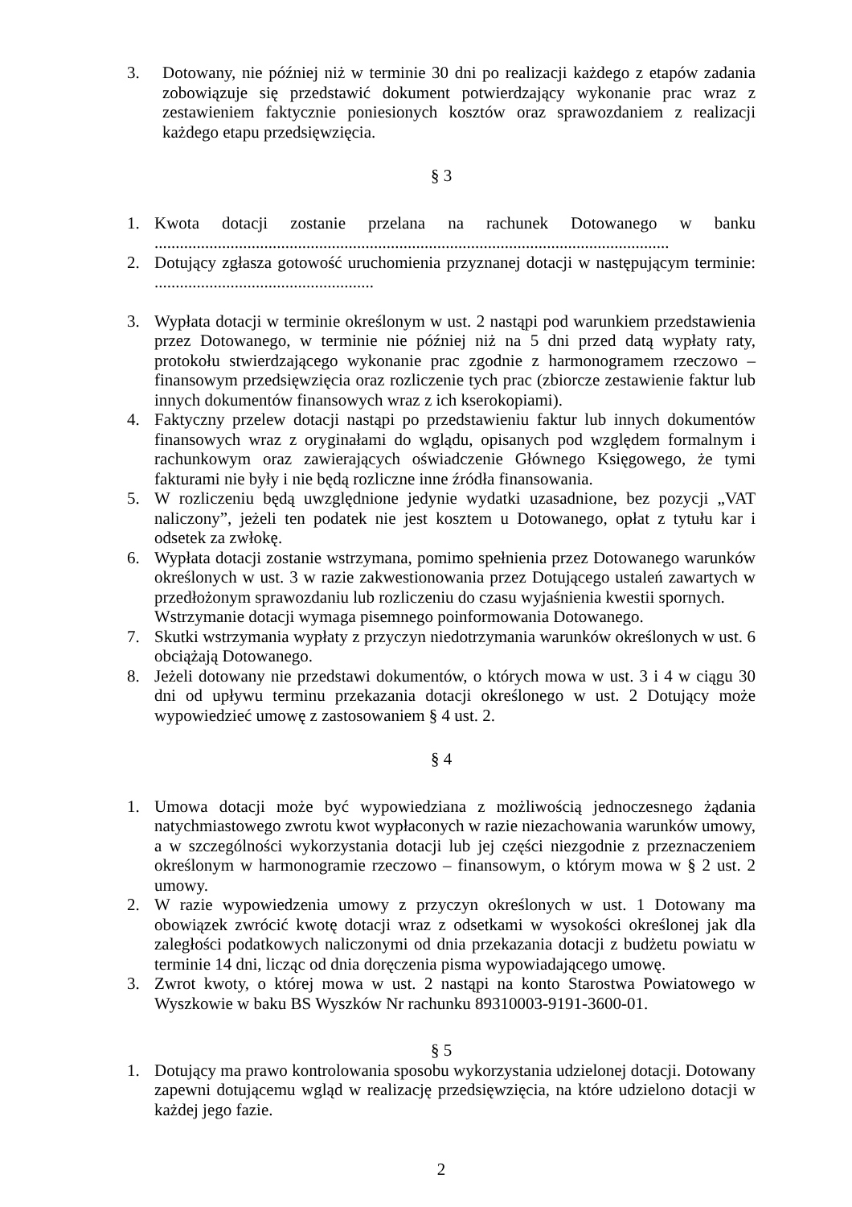3. Dotowany, nie później niż w terminie 30 dni po realizacji każdego z etapów zadania zobowiązuje się przedstawić dokument potwierdzający wykonanie prac wraz z zestawieniem faktycznie poniesionych kosztów oraz sprawozdaniem z realizacji każdego etapu przedsięwzięcia.
§ 3
1. Kwota dotacji zostanie przelana na rachunek Dotowanego w banku ..........................................................................................................................
2. Dotujący zgłasza gotowość uruchomienia przyznanej dotacji w następującym terminie: ....................................................
3. Wypłata dotacji w terminie określonym w ust. 2 nastąpi pod warunkiem przedstawienia przez Dotowanego, w terminie nie później niż na 5 dni przed datą wypłaty raty, protokołu stwierdzającego wykonanie prac zgodnie z harmonogramem rzeczowo – finansowym przedsięwzięcia oraz rozliczenie tych prac (zbiorcze zestawienie faktur lub innych dokumentów finansowych wraz z ich kserokopiami).
4. Faktyczny przelew dotacji nastąpi po przedstawieniu faktur lub innych dokumentów finansowych wraz z oryginałami do wglądu, opisanych pod względem formalnym i rachunkowym oraz zawierających oświadczenie Głównego Księgowego, że tymi fakturami nie były i nie będą rozliczne inne źródła finansowania.
5. W rozliczeniu będą uwzględnione jedynie wydatki uzasadnione, bez pozycji „VAT naliczony”, jeżeli ten podatek nie jest kosztem u Dotowanego, opłat z tytułu kar i odsetek za zwłokę.
6. Wypłata dotacji zostanie wstrzymana, pomimo spełnienia przez Dotowanego warunków określonych w ust. 3 w razie zakwestionowania przez Dotującego ustaleń zawartych w przedłożonym sprawozdaniu lub rozliczeniu do czasu wyjaśnienia kwestii spornych.
Wstrzymanie dotacji wymaga pisemnego poinformowania Dotowanego.
7. Skutki wstrzymania wypłaty z przyczyn niedotrzymania warunków określonych w ust. 6 obciążają Dotowanego.
8. Jeżeli dotowany nie przedstawi dokumentów, o których mowa w ust. 3 i 4 w ciągu 30 dni od upływu terminu przekazania dotacji określonego w ust. 2 Dotujący może wypowiedzieć umowę z zastosowaniem § 4 ust. 2.
§ 4
1. Umowa dotacji może być wypowiedziana z możliwością jednoczesnego żądania natychmiastowego zwrotu kwot wypłaconych w razie niezachowania warunków umowy, a w szczególności wykorzystania dotacji lub jej części niezgodnie z przeznaczeniem określonym w harmonogramie rzeczowo – finansowym, o którym mowa w § 2 ust. 2 umowy.
2. W razie wypowiedzenia umowy z przyczyn określonych w ust. 1 Dotowany ma obowiązek zwrócić kwotę dotacji wraz z odsetkami w wysokości określonej jak dla zaległości podatkowych naliczonymi od dnia przekazania dotacji z budżetu powiatu w terminie 14 dni, licząc od dnia doręczenia pisma wypowiadającego umowę.
3. Zwrot kwoty, o której mowa w ust. 2 nastąpi na konto Starostwa Powiatowego w Wyszkowie w baku BS Wyszków Nr rachunku 89310003-9191-3600-01.
§ 5
1. Dotujący ma prawo kontrolowania sposobu wykorzystania udzielonej dotacji. Dotowany zapewni dotującemu wgląd w realizację przedsięwzięcia, na które udzielono dotacji w każdej jego fazie.
2